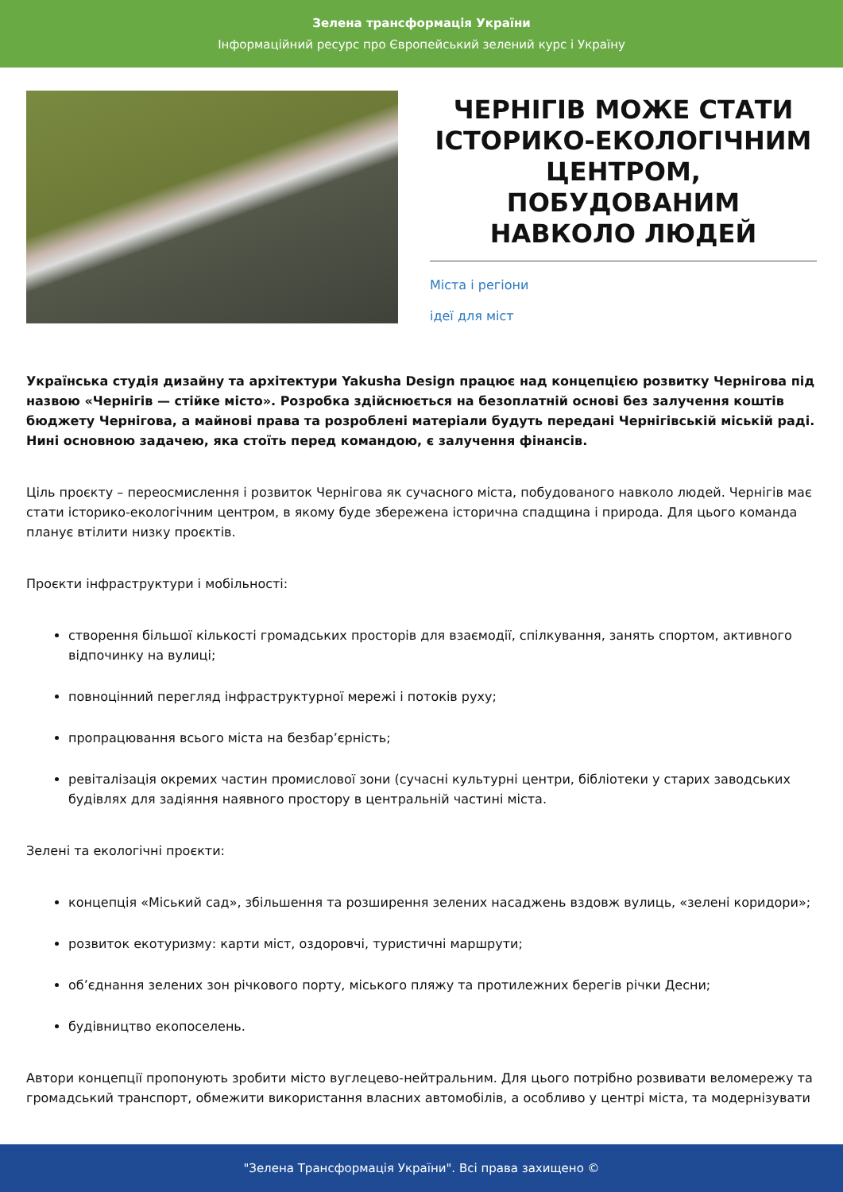Зелена трансформація України
Інформаційний ресурс про Європейський зелений курс і Україну
ЧЕРНІГІВ МОЖЕ СТАТИ ІСТОРИКО-ЕКОЛОГІЧНИМ ЦЕНТРОМ, ПОБУДОВАНИМ НАВКОЛО ЛЮДЕЙ
Міста і регіони
ідеї для міст
Українська студія дизайну та архітектури Yakusha Design працює над концепцією розвитку Чернігова під назвою «Чернігів — стійке місто». Розробка здійснюється на безоплатній основі без залучення коштів бюджету Чернігова, а майнові права та розроблені матеріали будуть передані Чернігівській міській раді. Нині основною задачею, яка стоїть перед командою, є залучення фінансів.
Ціль проєкту – переосмислення і розвиток Чернігова як сучасного міста, побудованого навколо людей. Чернігів має стати історико-екологічним центром, в якому буде збережена історична спадщина і природа. Для цього команда планує втілити низку проєктів.
Проєкти інфраструктури і мобільності:
створення більшої кількості громадських просторів для взаємодії, спілкування, занять спортом, активного відпочинку на вулиці;
повноцінний перегляд інфраструктурної мережі і потоків руху;
пропрацювання всього міста на безбар’єрність;
ревіталізація окремих частин промислової зони (сучасні культурні центри, бібліотеки у старих заводських будівлях для задіяння наявного простору в центральній частині міста.
Зелені та екологічні проєкти:
концепція «Міський сад», збільшення та розширення зелених насаджень вздовж вулиць, «зелені коридори»;
розвиток екотуризму: карти міст, оздоровчі, туристичні маршрути;
об’єднання зелених зон річкового порту, міського пляжу та протилежних берегів річки Десни;
будівництво екопоселень.
Автори концепції пропонують зробити місто вуглецево-нейтральним. Для цього потрібно розвивати веломережу та громадський транспорт, обмежити використання власних автомобілів, а особливо у центрі міста, та модернізувати
"Зелена Трансформація України". Всі права захищено ©